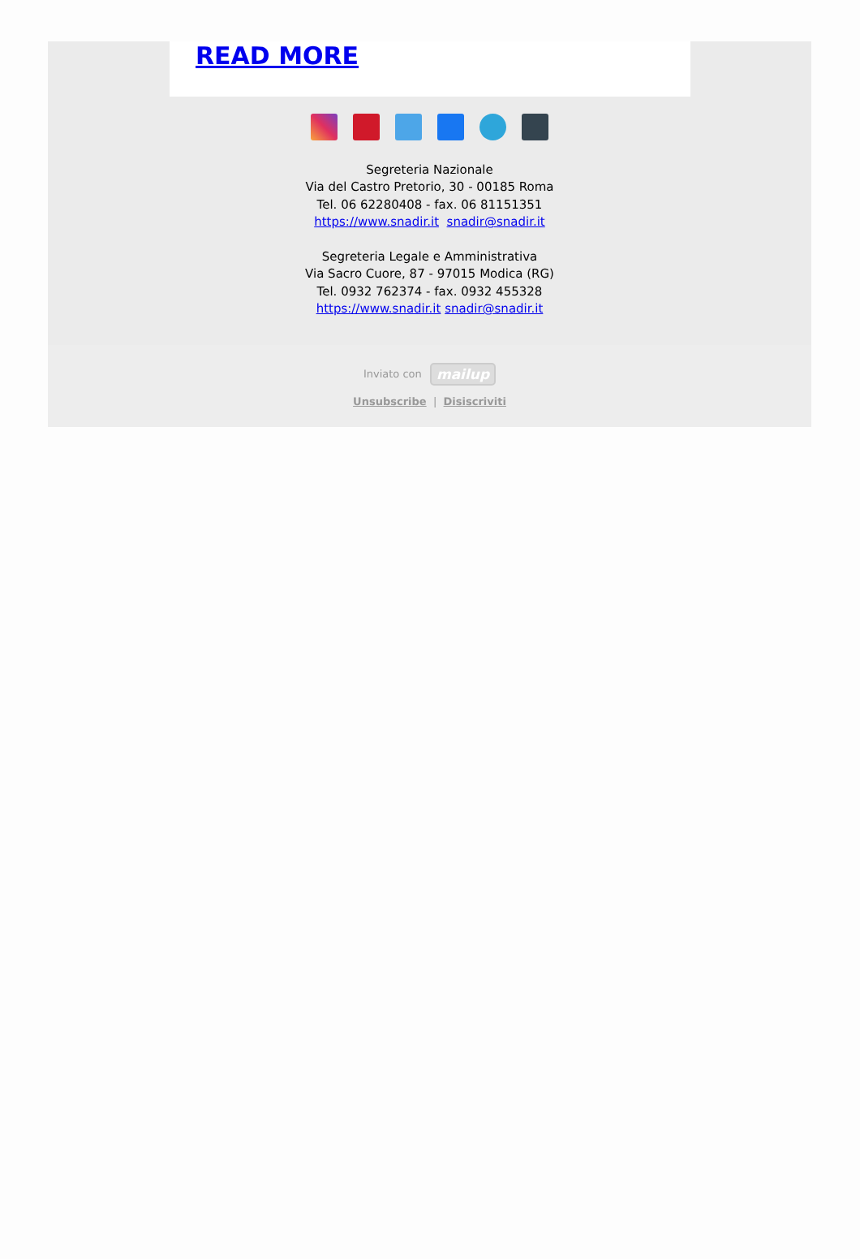READ MORE
Segreteria Nazionale
Via del Castro Pretorio, 30 - 00185 Roma
Tel. 06 62280408 - fax. 06 81151351
https://www.snadir.it snadir@snadir.it
Segreteria Legale e Amministrativa
Via Sacro Cuore, 87 - 97015 Modica (RG)
Tel. 0932 762374 - fax. 0932 455328
https://www.snadir.it snadir@snadir.it
Inviato con mailup
Unsubscribe | Disiscriviti